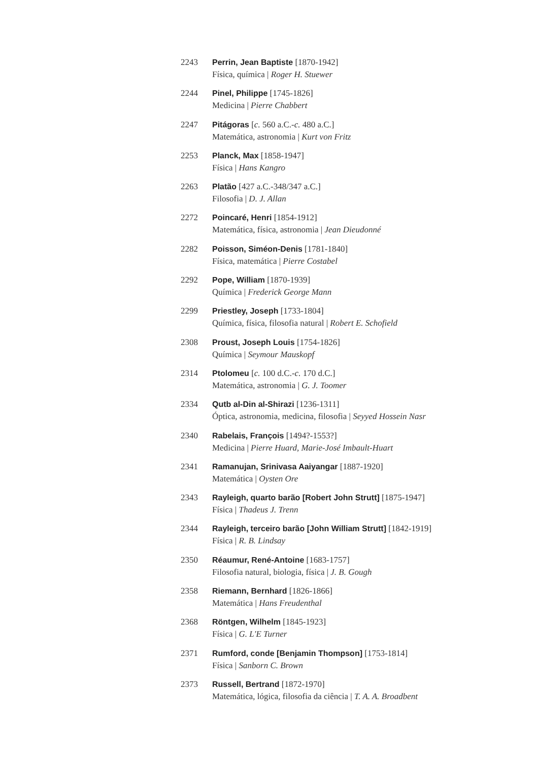2243 Perrin, Jean Baptiste [1870-1942]
Física, química | Roger H. Stuewer
2244 Pinel, Philippe [1745-1826]
Medicina | Pierre Chabbert
2247 Pitágoras [c. 560 a.C.-c. 480 a.C.]
Matemática, astronomia | Kurt von Fritz
2253 Planck, Max [1858-1947]
Física | Hans Kangro
2263 Platão [427 a.C.-348/347 a.C.]
Filosofia | D. J. Allan
2272 Poincaré, Henri [1854-1912]
Matemática, física, astronomia | Jean Dieudonné
2282 Poisson, Siméon-Denis [1781-1840]
Física, matemática | Pierre Costabel
2292 Pope, William [1870-1939]
Química | Frederick George Mann
2299 Priestley, Joseph [1733-1804]
Química, física, filosofia natural | Robert E. Schofield
2308 Proust, Joseph Louis [1754-1826]
Química | Seymour Mauskopf
2314 Ptolomeu [c. 100 d.C.-c. 170 d.C.]
Matemática, astronomia | G. J. Toomer
2334 Qutb al-Din al-Shirazi [1236-1311]
Óptica, astronomia, medicina, filosofia | Seyyed Hossein Nasr
2340 Rabelais, François [1494?-1553?]
Medicina | Pierre Huard, Marie-José Imbault-Huart
2341 Ramanujan, Srinivasa Aaiyangar [1887-1920]
Matemática | Oysten Ore
2343 Rayleigh, quarto barão [Robert John Strutt] [1875-1947]
Física | Thadeus J. Trenn
2344 Rayleigh, terceiro barão [John William Strutt] [1842-1919]
Física | R. B. Lindsay
2350 Réaumur, René-Antoine [1683-1757]
Filosofia natural, biologia, física | J. B. Gough
2358 Riemann, Bernhard [1826-1866]
Matemática | Hans Freudenthal
2368 Röntgen, Wilhelm [1845-1923]
Física | G. L'E Turner
2371 Rumford, conde [Benjamin Thompson] [1753-1814]
Física | Sanborn C. Brown
2373 Russell, Bertrand [1872-1970]
Matemática, lógica, filosofia da ciência | T. A. A. Broadbent